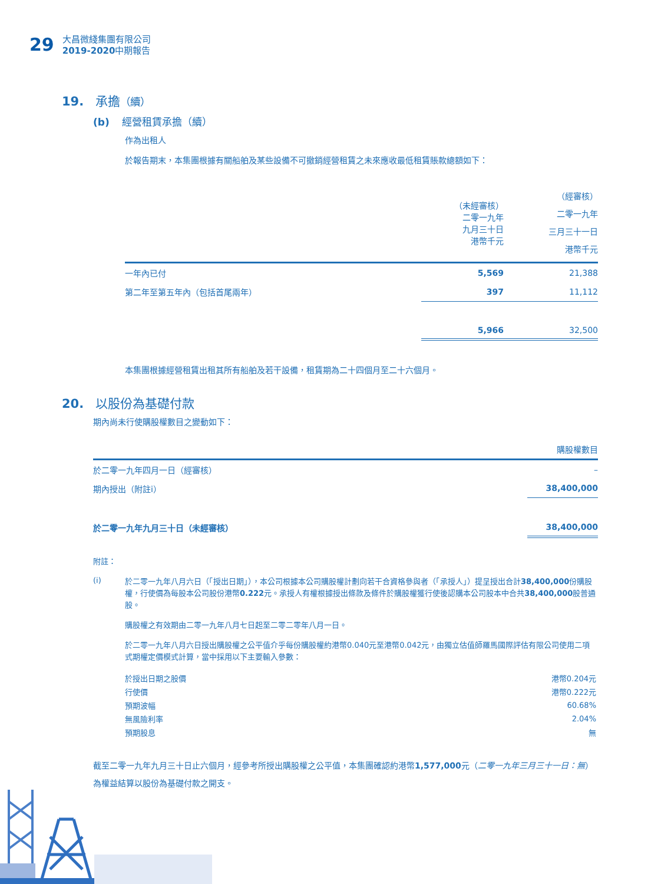29
大昌微綫集團有限公司
2019-2020中期報告
19. 承擔（續）
(b) 經營租賃承擔（續）
作為出租人
於報告期末，本集團根據有關船舶及某些設備不可撤銷經營租賃之未來應收最低租賃賬款總額如下：
| | （未經審核） 二零一九年 九月三十日 港幣千元 | （經審核） 二零一九年 三月三十一日 港幣千元 |
| --- | --- | --- |
| 一年內已付 | 5,569 | 21,388 |
| 第二年至第五年內（包括首尾兩年） | 397 | 11,112 |
| | 5,966 | 32,500 |
本集團根據經營租賃出租其所有船舶及若干設備，租賃期為二十四個月至二十六個月。
20. 以股份為基礎付款
期內尚未行使購股權數目之變動如下：
| | 購股權數目 |
| --- | --- |
| 於二零一九年四月一日（經審核） | – |
| 期內授出（附註i） | 38,400,000 |
| 於二零一九年九月三十日（未經審核） | 38,400,000 |
附註：
(i)
於二零一九年八月六日（「授出日期」），本公司根據本公司購股權計劃向若干合資格參與者（「承授人」）提呈授出合計38,400,000份購股權，行使價為每股本公司股份港幣0.222元。承授人有權根據授出條款及條件於購股權獲行使後認購本公司股本中合共38,400,000股普通股。
購股權之有效期由二零一九年八月七日起至二零二零年八月一日。
於二零一九年八月六日授出購股權之公平值介乎每份購股權約港幣0.040元至港幣0.042元，由獨立估值師羅馬國際評估有限公司使用二項式期權定價模式計算，當中採用以下主要輸入參數：
| 於授出日期之股價 | 港幣0.204元 |
| 行使價 | 港幣0.222元 |
| 預期波幅 | 60.68% |
| 無風險利率 | 2.04% |
| 預期股息 | 無 |
截至二零一九年九月三十日止六個月，經參考所授出購股權之公平值，本集團確認約港幣1,577,000元（二零一九年三月三十一日：無）為權益結算以股份為基礎付款之開支。